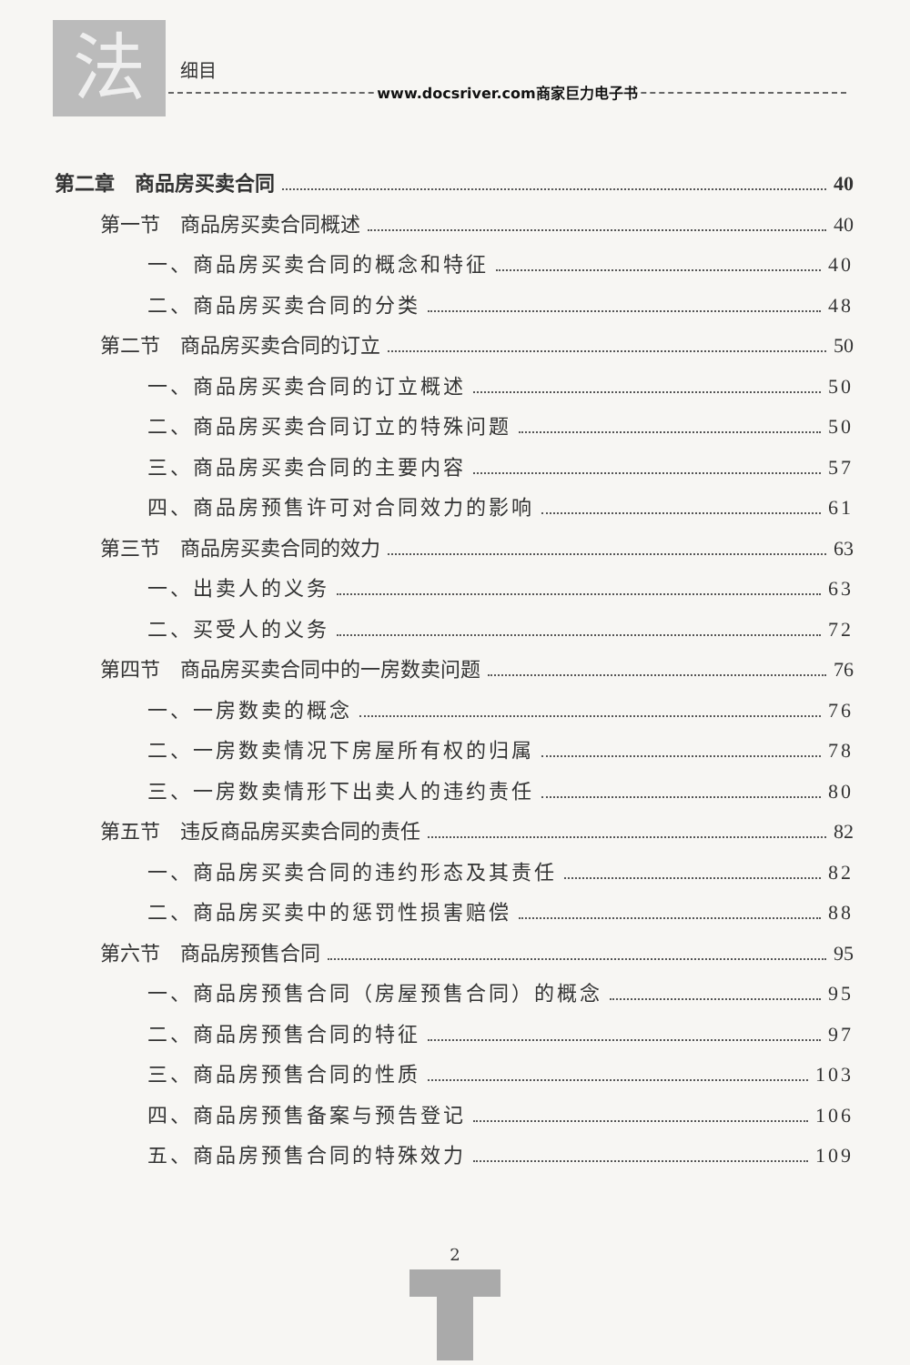法
细目
www.docsriver.com商家巨力电子书
第二章　商品房买卖合同 40
第一节　商品房买卖合同概述 40
一、商品房买卖合同的概念和特征 40
二、商品房买卖合同的分类 48
第二节　商品房买卖合同的订立 50
一、商品房买卖合同的订立概述 50
二、商品房买卖合同订立的特殊问题 50
三、商品房买卖合同的主要内容 57
四、商品房预售许可对合同效力的影响 61
第三节　商品房买卖合同的效力 63
一、出卖人的义务 63
二、买受人的义务 72
第四节　商品房买卖合同中的一房数卖问题 76
一、一房数卖的概念 76
二、一房数卖情况下房屋所有权的归属 78
三、一房数卖情形下出卖人的违约责任 80
第五节　违反商品房买卖合同的责任 82
一、商品房买卖合同的违约形态及其责任 82
二、商品房买卖中的惩罚性损害赔偿 88
第六节　商品房预售合同 95
一、商品房预售合同（房屋预售合同）的概念 95
二、商品房预售合同的特征 97
三、商品房预售合同的性质 103
四、商品房预售备案与预告登记 106
五、商品房预售合同的特殊效力 109
2